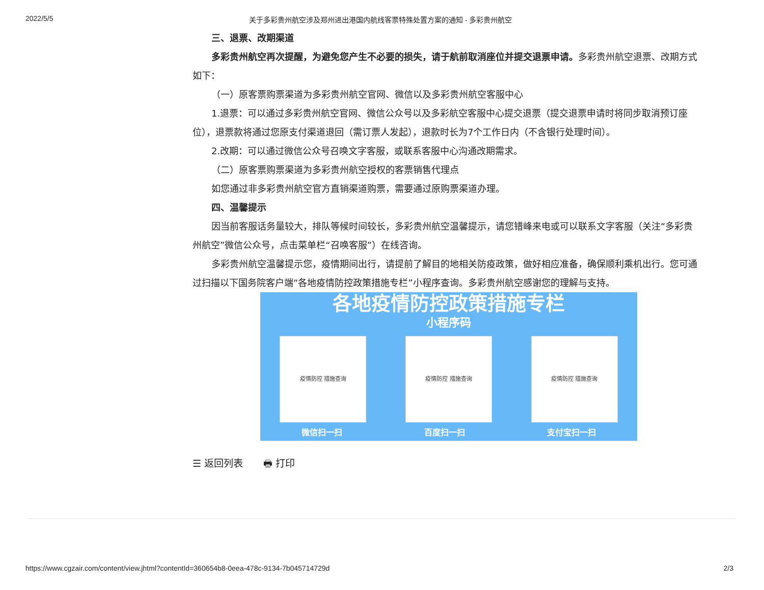2022/5/5 关于多彩贵州航空涉及郑州进出港国内航线客票特殊处置方案的通知 - 多彩贵州航空
三、退票、改期渠道
多彩贵州航空再次提醒，为避免您产生不必要的损失，请于航前取消座位并提交退票申请。多彩贵州航空退票、改期方式如下：
（一）原客票购票渠道为多彩贵州航空官网、微信以及多彩贵州航空客服中心
1.退票：可以通过多彩贵州航空官网、微信公众号以及多彩航空客服中心提交退票（提交退票申请时将同步取消预订座位），退票款将通过您原支付渠道退回（需订票人发起），退款时长为7个工作日内（不含银行处理时间）。
2.改期：可以通过微信公众号召唤文字客服，或联系客服中心沟通改期需求。
（二）原客票购票渠道为多彩贵州航空授权的客票销售代理点
如您通过非多彩贵州航空官方直销渠道购票，需要通过原购票渠道办理。
四、温馨提示
因当前客服话务量较大，排队等候时间较长，多彩贵州航空温馨提示，请您错峰来电或可以联系文字客服（关注“多彩贵州航空”微信公众号，点击菜单栏“召唤客服”）在线咨询。
多彩贵州航空温馨提示您，疫情期间出行，请提前了解目的地相关防疫政策，做好相应准备，确保顺利乘机出行。您可通过扫描以下国务院客户端“各地疫情防控政策措施专栏”小程序查询。多彩贵州航空感谢您的理解与支持。
各地疫情防控政策措施专栏
小程序码
疫情防控 措施查询 疫情防控 措施查询 疫情防控 措施查询
微信扫一扫 百度扫一扫 支付宝扫一扫
☰ 返回列表 🖶 打印
https://www.cgzair.com/content/view.jhtml?contentId=360654b8-0eea-478c-9134-7b045714729d 2/3